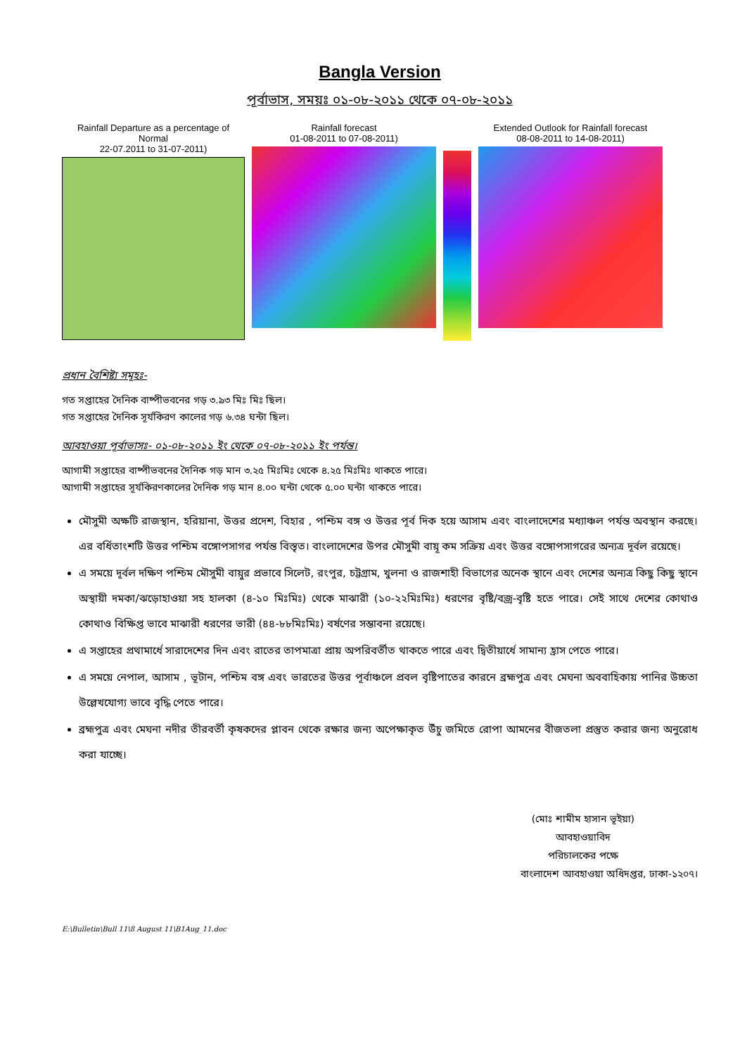Bangla Version
পূর্বাভাস, সময়ঃ ০১-০৮-২০১১ থেকে ০৭-০৮-২০১১
Rainfall Departure as a percentage of Normal
22-07.2011 to 31-07-2011)
Rainfall forecast
01-08-2011 to 07-08-2011)
Extended Outlook for Rainfall forecast
08-08-2011 to 14-08-2011)
প্রধান বৈশিষ্ট্য সমূহঃ-
গত সপ্তাহের দৈনিক বাষ্পীভবনের গড় ৩.৯৩ মিঃ মিঃ ছিল।
গত সপ্তাহের দৈনিক সূর্যকিরণ কালের গড় ৬.৩৪ ঘন্টা ছিল।
আবহাওয়া পূর্বাভাসঃ- ০১-০৮-২০১১ ইং থেকে ০৭-০৮-২০১১ ইং পর্যন্ত।
আগামী সপ্তাহের বাষ্পীভবনের দৈনিক গড় মান ৩.২৫ মিঃমিঃ থেকে ৪.২৫ মিঃমিঃ থাকতে পারে।
আগামী সপ্তাহের সূর্যকিরণকালের দৈনিক গড় মান ৪.০০ ঘন্টা থেকে ৫.০০ ঘন্টা থাকতে পারে।
মৌসুমী অক্ষটি রাজস্থান, হরিয়ানা, উত্তর প্রদেশ, বিহার , পশ্চিম বঙ্গ ও উত্তর পূর্ব দিক হয়ে আসাম এবং বাংলাদেশের মধ্যাঞ্চল পর্যন্ত অবস্থান করছে। এর বর্ধিতাংশটি উত্তর পশ্চিম বঙ্গোপসাগর পর্যন্ত বিস্তৃত। বাংলাদেশের উপর মৌসুমী বায়ূ কম সক্রিয় এবং উত্তর বঙ্গোপসাগরের অন্যত্র দূর্বল রয়েছে।
এ সময়ে দূর্বল দক্ষিণ পশ্চিম মৌসুমী বায়ুর প্রভাবে সিলেট, রংপুর, চট্টগ্রাম, খুলনা ও রাজশাহী বিভাগের অনেক স্থানে এবং দেশের অন্যত্র কিছু কিছু স্থানে অস্থায়ী দমকা/ঝড়োহাওয়া সহ হালকা (৪-১০ মিঃমিঃ) থেকে মাঝারী (১০-২২মিঃমিঃ) ধরণের বৃষ্টি/বজ্র-বৃষ্টি হতে পারে। সেই সাথে দেশের কোথাও কোথাও বিক্ষিপ্ত ভাবে মাঝারী ধরণের ভারী (৪৪-৮৮মিঃমিঃ) বর্ষণের সম্ভাবনা রয়েছে।
এ সপ্তাহের প্রথামার্ধে সারাদেশের দিন এবং রাতের তাপমাত্রা প্রায় অপরিবর্তীত থাকতে পারে এবং দ্বিতীয়ার্ধে সামান্য হ্রাস পেতে পারে।
এ সময়ে নেপাল, আসাম , ভূটান, পশ্চিম বঙ্গ এবং ভারতের উত্তর পূর্বাঞ্চলে প্রবল বৃষ্টিপাতের কারনে ব্রহ্মপুত্র এবং মেঘনা অববাহিকায় পানির উচ্চতা উল্লেখযোগ্য ভাবে বৃদ্ধি পেতে পারে।
ব্রহ্মপুত্র এবং মেঘনা নদীর তীরবর্তী কৃষকদের প্লাবন থেকে রক্ষার জন্য অপেক্ষাকৃত উঁচু জমিতে রোপা আমনের বীজতলা প্রস্তুত করার জন্য অনুরোধ করা যাচ্ছে।
(মোঃ শামীম হাসান ভূইয়া)
আবহাওয়াবিদ
পরিচালকের পক্ষে
বাংলাদেশ আবহাওয়া অধিদপ্তর, ঢাকা-১২০৭।
E:\Bulletin\Bull 11\8 August 11\B1Aug_11.doc